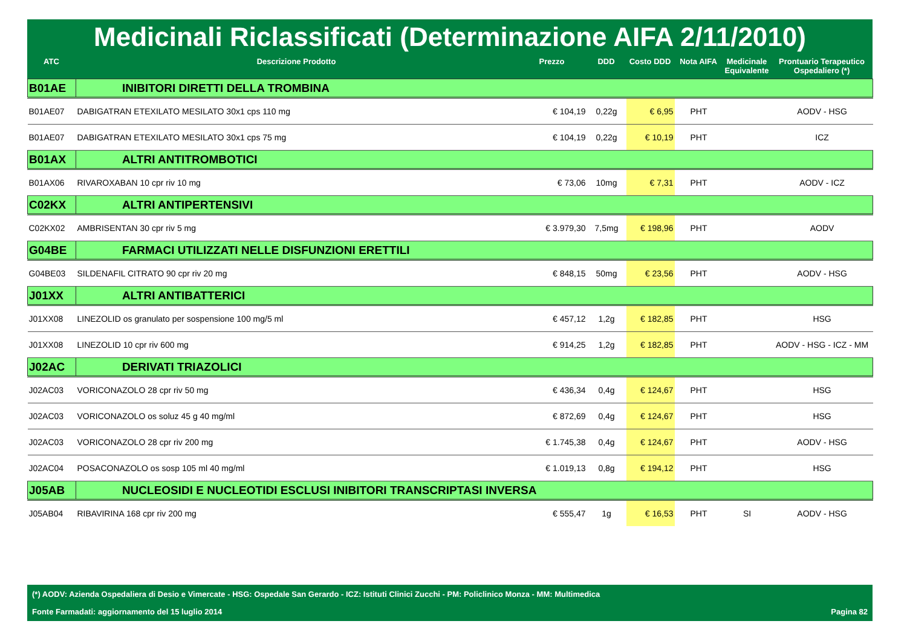Medicinali Riclassificati (Determinazione AIFA 2/11/2010)
| ATC | Descrizione Prodotto | Prezzo | DDD | Costo DDD | Nota AIFA | Medicinale Equivalente | Prontuario Terapeutico Ospedaliero (*) |
| --- | --- | --- | --- | --- | --- | --- | --- |
| B01AE | INIBITORI DIRETTI DELLA TROMBINA | | | | | | |
| B01AE07 | DABIGATRAN ETEXILATO MESILATO 30x1 cps 110 mg | € 104,19 | 0,22g | € 6,95 | PHT | | AODV - HSG |
| B01AE07 | DABIGATRAN ETEXILATO MESILATO 30x1 cps 75 mg | € 104,19 | 0,22g | € 10,19 | PHT | | ICZ |
| B01AX | ALTRI ANTITROMBOTICI | | | | | | |
| B01AX06 | RIVAROXABAN 10 cpr riv 10 mg | € 73,06 | 10mg | € 7,31 | PHT | | AODV - ICZ |
| C02KX | ALTRI ANTIPERTENSIVI | | | | | | |
| C02KX02 | AMBRISENTAN 30 cpr riv 5 mg | € 3.979,30 | 7,5mg | € 198,96 | PHT | | AODV |
| G04BE | FARMACI UTILIZZATI NELLE DISFUNZIONI ERETTILI | | | | | | |
| G04BE03 | SILDENAFIL CITRATO 90 cpr riv 20 mg | € 848,15 | 50mg | € 23,56 | PHT | | AODV - HSG |
| J01XX | ALTRI ANTIBATTERICI | | | | | | |
| J01XX08 | LINEZOLID os granulato per sospensione 100 mg/5 ml | € 457,12 | 1,2g | € 182,85 | PHT | | HSG |
| J01XX08 | LINEZOLID 10 cpr riv 600 mg | € 914,25 | 1,2g | € 182,85 | PHT | | AODV - HSG - ICZ - MM |
| J02AC | DERIVATI TRIAZOLICI | | | | | | |
| J02AC03 | VORICONAZOLO 28 cpr riv 50 mg | € 436,34 | 0,4g | € 124,67 | PHT | | HSG |
| J02AC03 | VORICONAZOLO os soluz 45 g 40 mg/ml | € 872,69 | 0,4g | € 124,67 | PHT | | HSG |
| J02AC03 | VORICONAZOLO 28 cpr riv 200 mg | € 1.745,38 | 0,4g | € 124,67 | PHT | | AODV - HSG |
| J02AC04 | POSACONAZOLO os sosp 105 ml 40 mg/ml | € 1.019,13 | 0,8g | € 194,12 | PHT | | HSG |
| J05AB | NUCLEOSIDI E NUCLEOTIDI ESCLUSI INIBITORI TRANSCRIPTASI INVERSA | | | | | | |
| J05AB04 | RIBAVIRINA 168 cpr riv 200 mg | € 555,47 | 1g | € 16,53 | PHT | SI | AODV - HSG |
(*) AODV: Azienda Ospedaliera di Desio e Vimercate - HSG: Ospedale San Gerardo - ICZ: Istituti Clinici Zucchi - PM: Policlinico Monza - MM: Multimedica
Fonte Farmadati: aggiornamento del 15 luglio 2014 Pagina 82